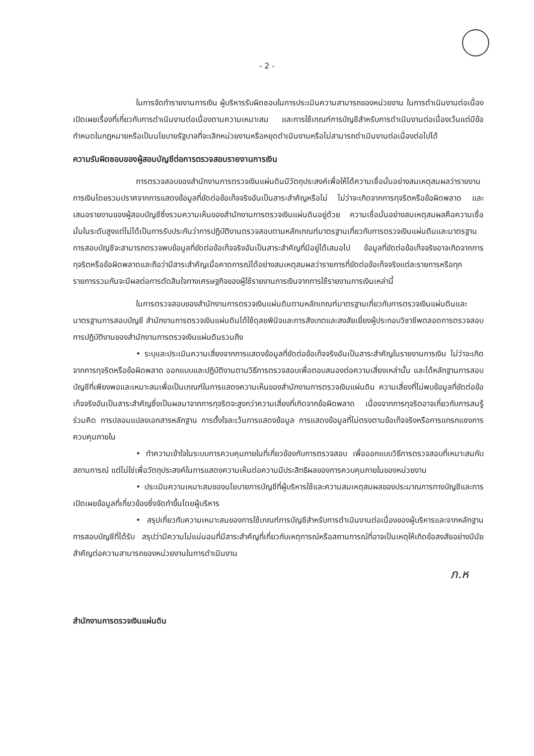- 2 -
ในการจัดทำรายงานการเงิน ผู้บริหารรับผิดชอบในการประเมินความสามารถของหน่วยงาน ในการดำเนินงานต่อเนื่อง เปิดเผยเรื่องที่เกี่ยวกับการดำเนินงานต่อเนื่องตามความเหมาะสม และการใช้เกณฑ์การบัญชีสำหรับการดำเนินงานต่อเนื่องเว้นแต่มีข้อกำหนดในกฎหมายหรือเป็นนโยบายรัฐบาลที่จะเลิกหน่วยงานหรือหยุดดำเนินงานหรือไม่สามารถดำเนินงานต่อเนื่องต่อไปได้
ความรับผิดชอบของผู้สอบบัญชีต่อการตรวจสอบรายงานการเงิน
การตรวจสอบของสำนักงานการตรวจเงินแผ่นดินมีวัตถุประสงค์เพื่อให้ได้ความเชื่อมั่นอย่างสมเหตุสมผลว่ารายงานการเงินโดยรวมปราศจากการแสดงข้อมูลที่ขัดต่อข้อเท็จจริงอันเป็นสาระสำคัญหรือไม่ ไม่ว่าจะเกิดจากการทุจริตหรือข้อผิดพลาด และเสนอรายงานของผู้สอบบัญชีซึ่งรวมความเห็นของสำนักงานการตรวจเงินแผ่นดินอยู่ด้วย ความเชื่อมั่นอย่างสมเหตุสมผลคือความเชื่อมั่นในระดับสูงแต่ไม่ได้เป็นการรับประกันว่าการปฏิบัติงานตรวจสอบตามหลักเกณฑ์มาตรฐานเกี่ยวกับการตรวจเงินแผ่นดินและมาตรฐานการสอบบัญชีจะสามารถตรวจพบข้อมูลที่ขัดต่อข้อเท็จจริงอันเป็นสาระสำคัญที่มีอยู่ได้เสมอไป ข้อมูลที่ขัดต่อข้อเท็จจริงอาจเกิดจากการทุจริตหรือข้อผิดพลาดและถือว่ามีสาระสำคัญเมื่อคาดการณ์ได้อย่างสมเหตุสมผลว่ารายการที่ขัดต่อข้อเท็จจริงแต่ละรายการหรือทุกรายการรวมกันจะมีผลต่อการตัดสินใจทางเศรษฐกิจของผู้ใช้รายงานการเงินจากการใช้รายงานการเงินเหล่านี้
ในการตรวจสอบของสำนักงานการตรวจเงินแผ่นดินตามหลักเกณฑ์มาตรฐานเกี่ยวกับการตรวจเงินแผ่นดินและมาตรฐานการสอบบัญชี สำนักงานการตรวจเงินแผ่นดินได้ใช้ดุลยพินิจและการสังเกตและสงสัยเยี่ยงผู้ประกอบวิชาชีพตลอดการตรวจสอบ การปฏิบัติงานของสำนักงานการตรวจเงินแผ่นดินรวมถึง
• ระบุและประเมินความเสี่ยงจากการแสดงข้อมูลที่ขัดต่อข้อเท็จจริงอันเป็นสาระสำคัญในรายงานการเงิน ไม่ว่าจะเกิดจากการทุจริตหรือข้อผิดพลาด ออกแบบและปฏิบัติงานตามวิธีการตรวจสอบเพื่อตอบสนองต่อความเสี่ยงเหล่านั้น และได้หลักฐานการสอบบัญชีที่เพียงพอและเหมาะสมเพื่อเป็นเกณฑ์ในการแสดงความเห็นของสำนักงานการตรวจเงินแผ่นดิน ความเสี่ยงที่ไม่พบข้อมูลที่ขัดต่อข้อเท็จจริงอันเป็นสาระสำคัญซึ่งเป็นผลมาจากการทุจริตจะสูงกว่าความเสี่ยงที่เกิดจากข้อผิดพลาด เนื่องจากการทุจริตอาจเกี่ยวกับการสมรู้ร่วมคิด การปลอมแปลงเอกสารหลักฐาน การตั้งใจละเว้นการแสดงข้อมูล การแสดงข้อมูลที่ไม่ตรงตามข้อเท็จจริงหรือการแทรกแซงการควบคุมภายใน
• ทำความเข้าใจในระบบการควบคุมภายในที่เกี่ยวข้องกับการตรวจสอบ เพื่อออกแบบวิธีการตรวจสอบที่เหมาะสมกับสถานการณ์ แต่ไม่ใช่เพื่อวัตถุประสงค์ในการแสดงความเห็นต่อความมีประสิทธิผลของการควบคุมภายในของหน่วยงาน
• ประเมินความเหมาะสมของนโยบายการบัญชีที่ผู้บริหารใช้และความสมเหตุสมผลของประมาณการทางบัญชีและการเปิดเผยข้อมูลที่เกี่ยวข้องซึ่งจัดทำขึ้นโดยผู้บริหาร
• สรุปเกี่ยวกับความเหมาะสมของการใช้เกณฑ์การบัญชีสำหรับการดำเนินงานต่อเนื่องของผู้บริหารและจากหลักฐานการสอบบัญชีที่ได้รับ สรุปว่ามีความไม่แน่นอนที่มีสาระสำคัญที่เกี่ยวกับเหตุการณ์หรือสถานการณ์ที่อาจเป็นเหตุให้เกิดข้อสงสัยอย่างมีนัยสำคัญต่อความสามารถของหน่วยงานในการดำเนินงาน
ภ.ห
สำนักงานการตรวจเงินแผ่นดิน